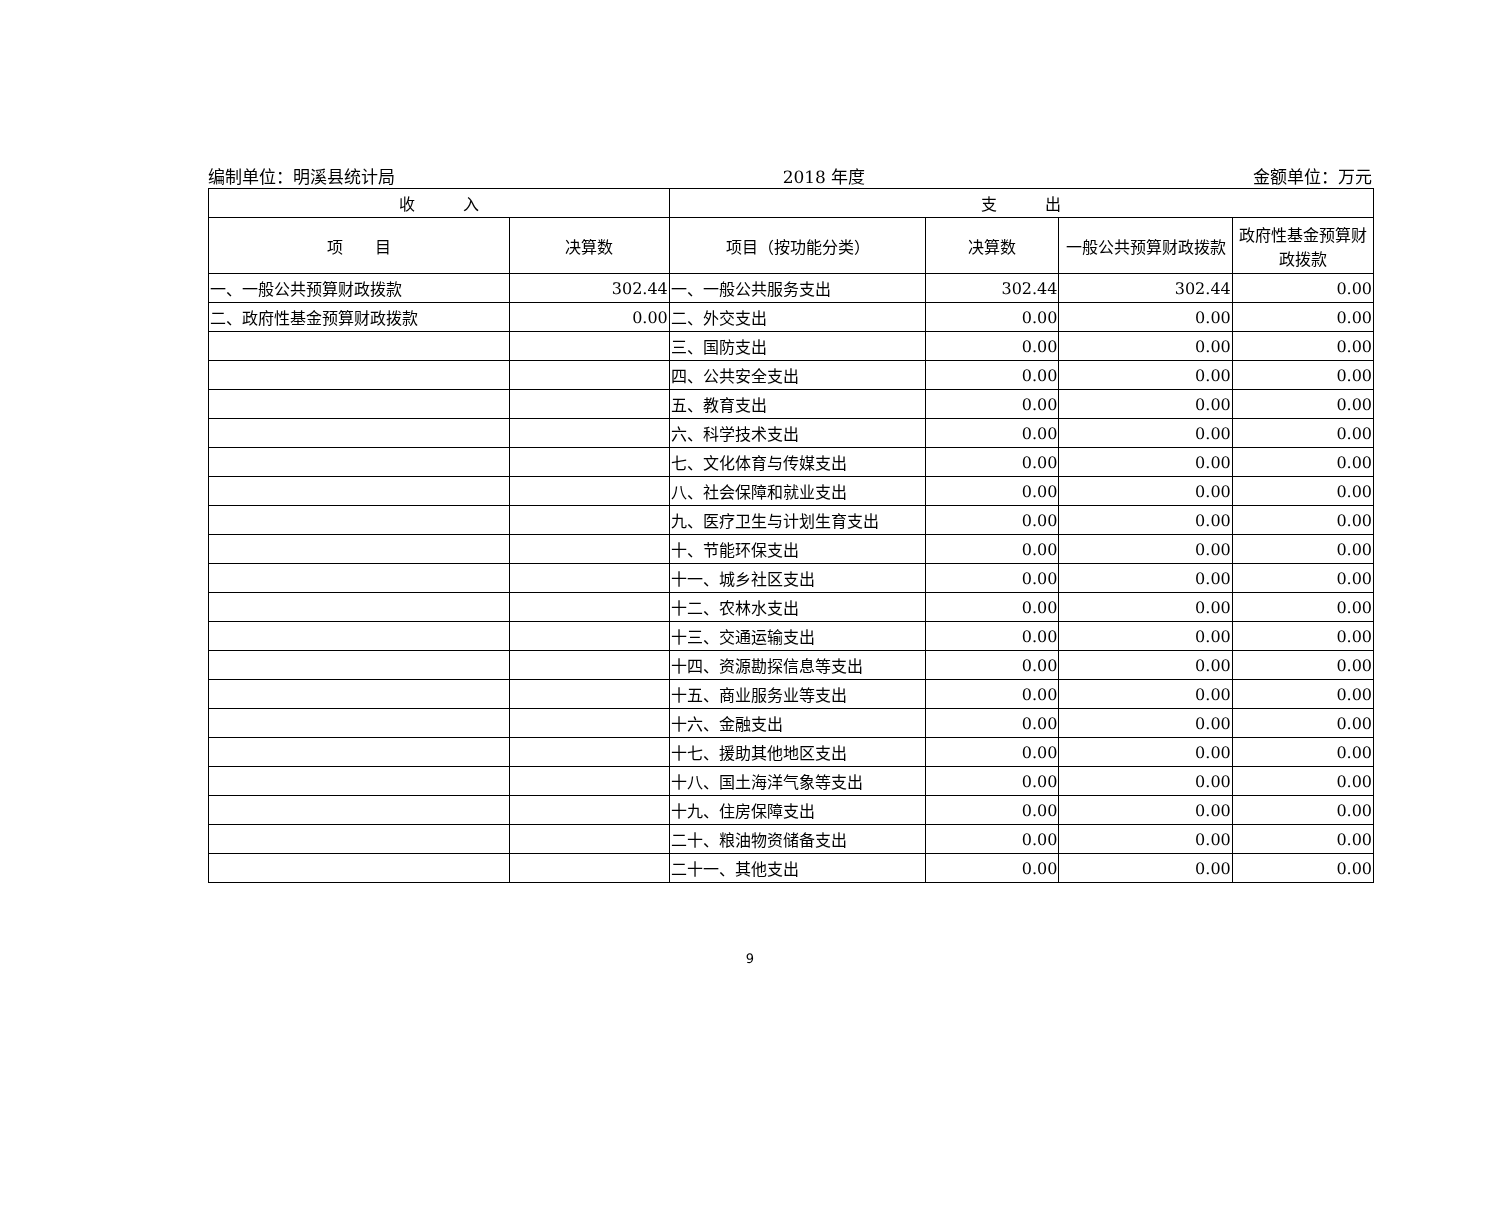编制单位：明溪县统计局 2018 年度 金额单位：万元
| 收 入 | | 支 出 | | | |
| --- | --- | --- | --- | --- | --- |
| 项 目 | 决算数 | 项目（按功能分类） | 决算数 | 一般公共预算财政拨款 | 政府性基金预算财政拨款 |
| 一、一般公共预算财政拨款 | 302.44 | 一、一般公共服务支出 | 302.44 | 302.44 | 0.00 |
| 二、政府性基金预算财政拨款 | 0.00 | 二、外交支出 | 0.00 | 0.00 | 0.00 |
| | | 三、国防支出 | 0.00 | 0.00 | 0.00 |
| | | 四、公共安全支出 | 0.00 | 0.00 | 0.00 |
| | | 五、教育支出 | 0.00 | 0.00 | 0.00 |
| | | 六、科学技术支出 | 0.00 | 0.00 | 0.00 |
| | | 七、文化体育与传媒支出 | 0.00 | 0.00 | 0.00 |
| | | 八、社会保障和就业支出 | 0.00 | 0.00 | 0.00 |
| | | 九、医疗卫生与计划生育支出 | 0.00 | 0.00 | 0.00 |
| | | 十、节能环保支出 | 0.00 | 0.00 | 0.00 |
| | | 十一、城乡社区支出 | 0.00 | 0.00 | 0.00 |
| | | 十二、农林水支出 | 0.00 | 0.00 | 0.00 |
| | | 十三、交通运输支出 | 0.00 | 0.00 | 0.00 |
| | | 十四、资源勘探信息等支出 | 0.00 | 0.00 | 0.00 |
| | | 十五、商业服务业等支出 | 0.00 | 0.00 | 0.00 |
| | | 十六、金融支出 | 0.00 | 0.00 | 0.00 |
| | | 十七、援助其他地区支出 | 0.00 | 0.00 | 0.00 |
| | | 十八、国土海洋气象等支出 | 0.00 | 0.00 | 0.00 |
| | | 十九、住房保障支出 | 0.00 | 0.00 | 0.00 |
| | | 二十、粮油物资储备支出 | 0.00 | 0.00 | 0.00 |
| | | 二十一、其他支出 | 0.00 | 0.00 | 0.00 |
9